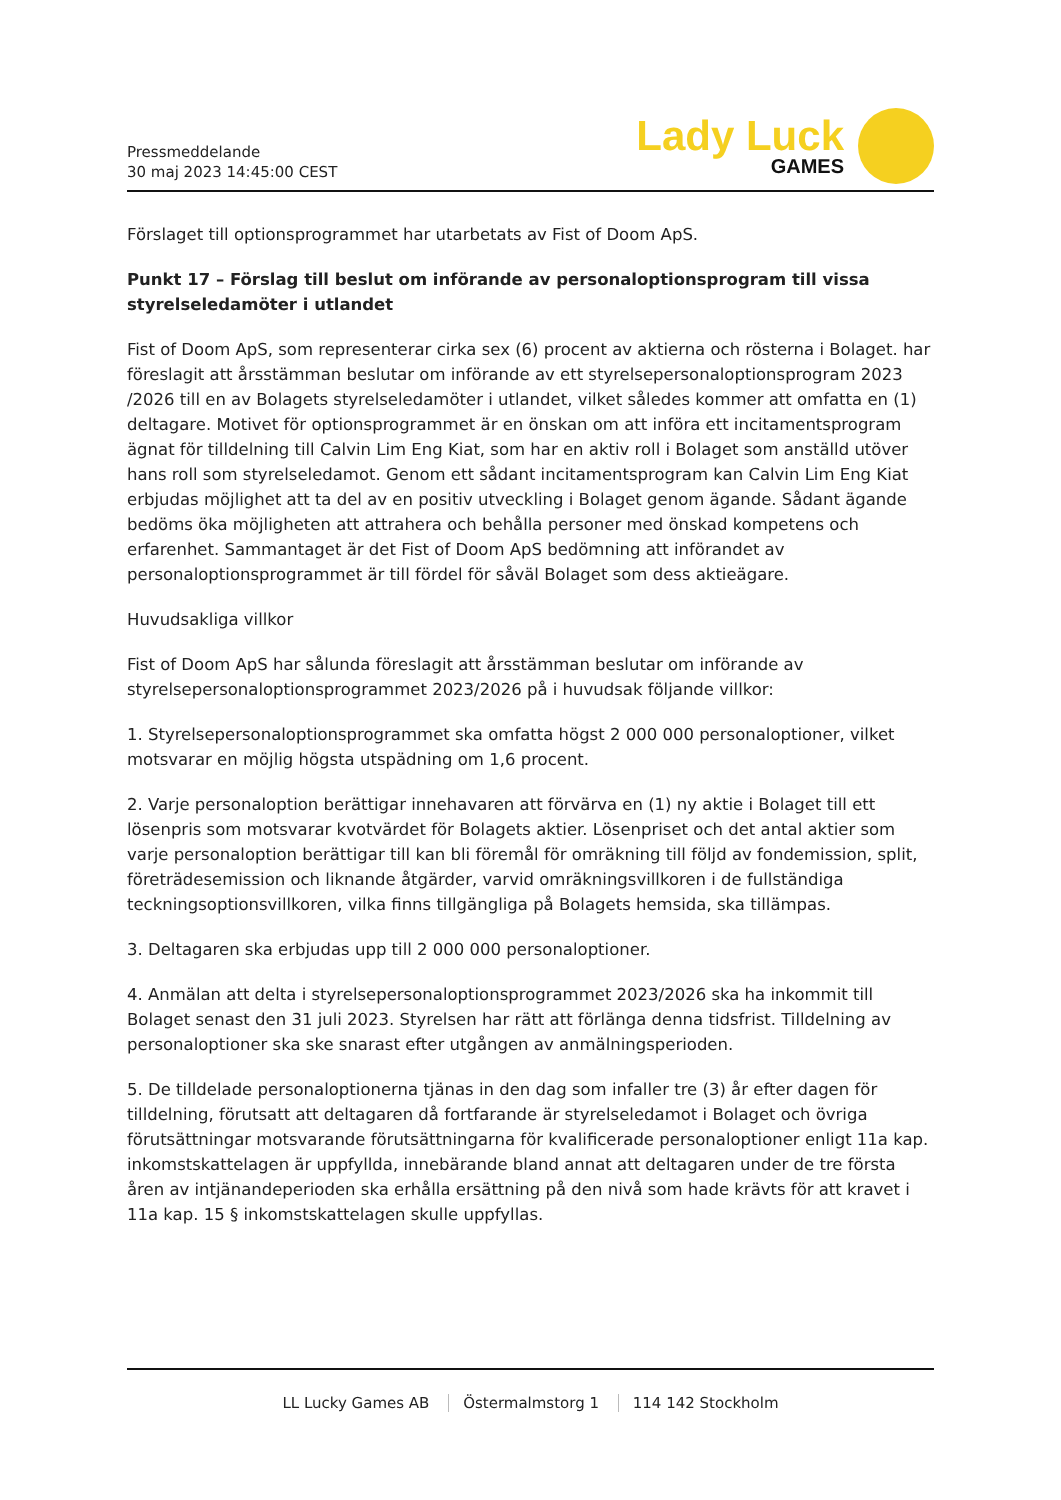Pressmeddelande
30 maj 2023 14:45:00 CEST
Lady Luck
GAMES
Förslaget till optionsprogrammet har utarbetats av Fist of Doom ApS.
Punkt 17 – Förslag till beslut om införande av personaloptionsprogram till vissa styrelseledamöter i utlandet
Fist of Doom ApS, som representerar cirka sex (6) procent av aktierna och rösterna i Bolaget. har föreslagit att årsstämman beslutar om införande av ett styrelsepersonaloptionsprogram 2023 /2026 till en av Bolagets styrelseledamöter i utlandet, vilket således kommer att omfatta en (1) deltagare. Motivet för optionsprogrammet är en önskan om att införa ett incitamentsprogram ägnat för tilldelning till Calvin Lim Eng Kiat, som har en aktiv roll i Bolaget som anställd utöver hans roll som styrelseledamot. Genom ett sådant incitamentsprogram kan Calvin Lim Eng Kiat erbjudas möjlighet att ta del av en positiv utveckling i Bolaget genom ägande. Sådant ägande bedöms öka möjligheten att attrahera och behålla personer med önskad kompetens och erfarenhet. Sammantaget är det Fist of Doom ApS bedömning att införandet av personaloptionsprogrammet är till fördel för såväl Bolaget som dess aktieägare.
Huvudsakliga villkor
Fist of Doom ApS har sålunda föreslagit att årsstämman beslutar om införande av styrelsepersonaloptionsprogrammet 2023/2026 på i huvudsak följande villkor:
1. Styrelsepersonaloptionsprogrammet ska omfatta högst 2 000 000 personaloptioner, vilket motsvarar en möjlig högsta utspädning om 1,6 procent.
2. Varje personaloption berättigar innehavaren att förvärva en (1) ny aktie i Bolaget till ett lösenpris som motsvarar kvotvärdet för Bolagets aktier. Lösenpriset och det antal aktier som varje personaloption berättigar till kan bli föremål för omräkning till följd av fondemission, split, företrädesemission och liknande åtgärder, varvid omräkningsvillkoren i de fullständiga teckningsoptionsvillkoren, vilka finns tillgängliga på Bolagets hemsida, ska tillämpas.
3. Deltagaren ska erbjudas upp till 2 000 000 personaloptioner.
4. Anmälan att delta i styrelsepersonaloptionsprogrammet 2023/2026 ska ha inkommit till Bolaget senast den 31 juli 2023. Styrelsen har rätt att förlänga denna tidsfrist. Tilldelning av personaloptioner ska ske snarast efter utgången av anmälningsperioden.
5. De tilldelade personaloptionerna tjänas in den dag som infaller tre (3) år efter dagen för tilldelning, förutsatt att deltagaren då fortfarande är styrelseledamot i Bolaget och övriga förutsättningar motsvarande förutsättningarna för kvalificerade personaloptioner enligt 11a kap. inkomstskattelagen är uppfyllda, innebärande bland annat att deltagaren under de tre första åren av intjänandeperioden ska erhålla ersättning på den nivå som hade krävts för att kravet i 11a kap. 15 § inkomstskattelagen skulle uppfyllas.
LL Lucky Games AB Östermalmstorg 1 114 142 Stockholm